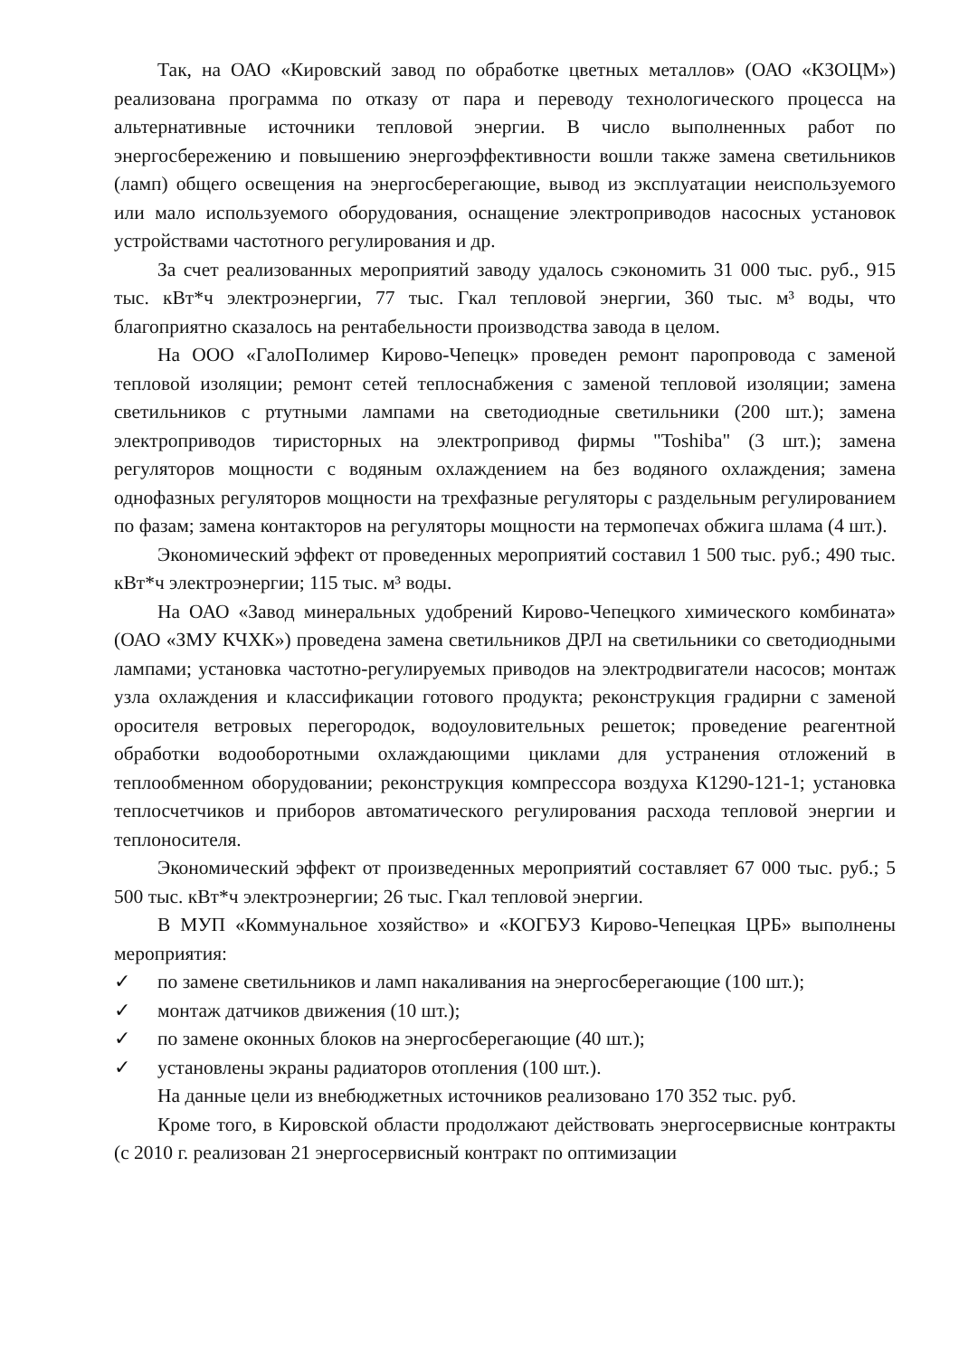Так, на ОАО «Кировский завод по обработке цветных металлов» (ОАО «КЗОЦМ») реализована программа по отказу от пара и переводу технологического процесса на альтернативные источники тепловой энергии. В число выполненных работ по энергосбережению и повышению энергоэффективности вошли также замена светильников (ламп) общего освещения на энергосберегающие, вывод из эксплуатации неиспользуемого или мало используемого оборудования, оснащение электроприводов насосных установок устройствами частотного регулирования и др.
За счет реализованных мероприятий заводу удалось сэкономить 31 000 тыс. руб., 915 тыс. кВт*ч электроэнергии, 77 тыс. Гкал тепловой энергии, 360 тыс. м³ воды, что благоприятно сказалось на рентабельности производства завода в целом.
На ООО «ГалоПолимер Кирово-Чепецк» проведен ремонт паропровода с заменой тепловой изоляции; ремонт сетей теплоснабжения с заменой тепловой изоляции; замена светильников с ртутными лампами на светодиодные светильники (200 шт.); замена электроприводов тиристорных на электропривод фирмы "Toshiba" (3 шт.); замена регуляторов мощности с водяным охлаждением на без водяного охлаждения; замена однофазных регуляторов мощности на трехфазные регуляторы с раздельным регулированием по фазам; замена контакторов на регуляторы мощности на термопечах обжига шлама (4 шт.).
Экономический эффект от проведенных мероприятий составил 1 500 тыс. руб.; 490 тыс. кВт*ч электроэнергии; 115 тыс. м³ воды.
На ОАО «Завод минеральных удобрений Кирово-Чепецкого химического комбината» (ОАО «ЗМУ КЧХК») проведена замена светильников ДРЛ на светильники со светодиодными лампами; установка частотно-регулируемых приводов на электродвигатели насосов; монтаж узла охлаждения и классификации готового продукта; реконструкция градирни с заменой оросителя ветровых перегородок, водоуловительных решеток; проведение реагентной обработки водооборотными охлаждающими циклами для устранения отложений в теплообменном оборудовании; реконструкция компрессора воздуха К1290-121-1; установка теплосчетчиков и приборов автоматического регулирования расхода тепловой энергии и теплоносителя.
Экономический эффект от произведенных мероприятий составляет 67 000 тыс. руб.; 5 500 тыс. кВт*ч электроэнергии; 26 тыс. Гкал тепловой энергии.
В МУП «Коммунальное хозяйство» и «КОГБУЗ Кирово-Чепецкая ЦРБ» выполнены мероприятия:
✓ по замене светильников и ламп накаливания на энергосберегающие (100 шт.);
✓ монтаж датчиков движения (10 шт.);
✓ по замене оконных блоков на энергосберегающие (40 шт.);
✓ установлены экраны радиаторов отопления (100 шт.).
На данные цели из внебюджетных источников реализовано 170 352 тыс. руб.
Кроме того, в Кировской области продолжают действовать энергосервисные контракты (с 2010 г. реализован 21 энергосервисный контракт по оптимизации